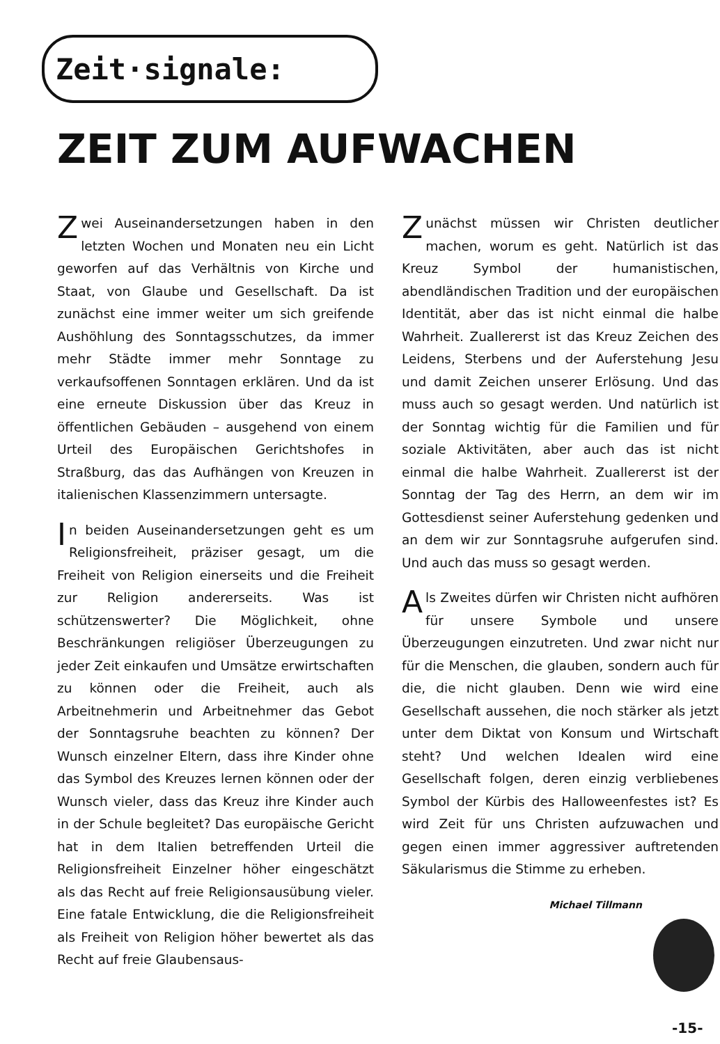Zeit·signale:
ZEIT ZUM AUFWACHEN
Zwei Auseinandersetzungen haben in den letzten Wochen und Monaten neu ein Licht geworfen auf das Verhältnis von Kirche und Staat, von Glaube und Gesellschaft. Da ist zunächst eine immer weiter um sich greifende Aushöhlung des Sonntagsschutzes, da immer mehr Städte immer mehr Sonntage zu verkaufsoffenen Sonntagen erklären. Und da ist eine erneute Diskussion über das Kreuz in öffentlichen Gebäuden – ausgehend von einem Urteil des Europäischen Gerichtshofes in Straßburg, das das Aufhängen von Kreuzen in italienischen Klassenzimmern untersagte.
In beiden Auseinandersetzungen geht es um Religionsfreiheit, präziser gesagt, um die Freiheit von Religion einerseits und die Freiheit zur Religion andererseits. Was ist schützenswerter? Die Möglichkeit, ohne Beschränkungen religiöser Überzeugungen zu jeder Zeit einkaufen und Umsätze erwirtschaften zu können oder die Freiheit, auch als Arbeitnehmerin und Arbeitnehmer das Gebot der Sonntagsruhe beachten zu können? Der Wunsch einzelner Eltern, dass ihre Kinder ohne das Symbol des Kreuzes lernen können oder der Wunsch vieler, dass das Kreuz ihre Kinder auch in der Schule begleitet? Das europäische Gericht hat in dem Italien betreffenden Urteil die Religionsfreiheit Einzelner höher eingeschätzt als das Recht auf freie Religionsausübung vieler. Eine fatale Entwicklung, die die Religionsfreiheit als Freiheit von Religion höher bewertet als das Recht auf freie Glaubensaus-
Zunächst müssen wir Christen deutlicher machen, worum es geht. Natürlich ist das Kreuz Symbol der humanistischen, abendländischen Tradition und der europäischen Identität, aber das ist nicht einmal die halbe Wahrheit. Zuallererst ist das Kreuz Zeichen des Leidens, Sterbens und der Auferstehung Jesu und damit Zeichen unserer Erlösung. Und das muss auch so gesagt werden. Und natürlich ist der Sonntag wichtig für die Familien und für soziale Aktivitäten, aber auch das ist nicht einmal die halbe Wahrheit. Zuallererst ist der Sonntag der Tag des Herrn, an dem wir im Gottesdienst seiner Auferstehung gedenken und an dem wir zur Sonntagsruhe aufgerufen sind. Und auch das muss so gesagt werden.
Als Zweites dürfen wir Christen nicht aufhören für unsere Symbole und unsere Überzeugungen einzutreten. Und zwar nicht nur für die Menschen, die glauben, sondern auch für die, die nicht glauben. Denn wie wird eine Gesellschaft aussehen, die noch stärker als jetzt unter dem Diktat von Konsum und Wirtschaft steht? Und welchen Idealen wird eine Gesellschaft folgen, deren einzig verbliebenes Symbol der Kürbis des Halloweenfestes ist? Es wird Zeit für uns Christen aufzuwachen und gegen einen immer aggressiver auftretenden Säkularismus die Stimme zu erheben.
Michael Tillmann
-15-